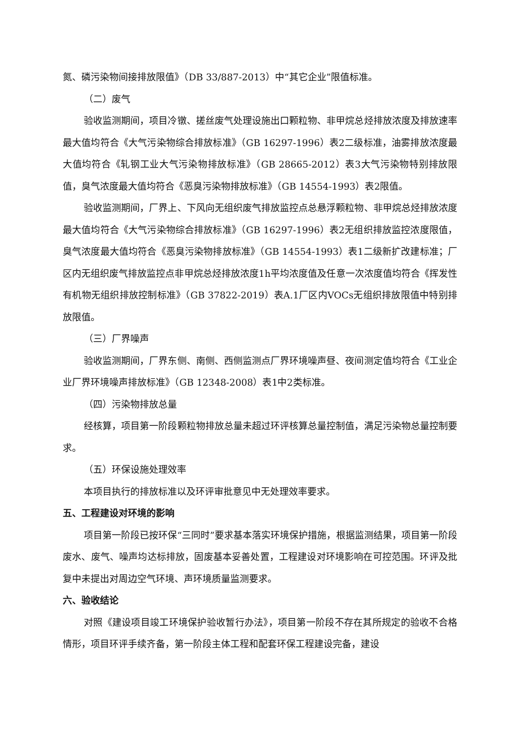氮、磷污染物间接排放限值》（DB 33/887-2013）中“其它企业”限值标准。
（二）废气
验收监测期间，项目冷镦、搓丝废气处理设施出口颗粒物、非甲烷总烃排放浓度及排放速率最大值均符合《大气污染物综合排放标准》（GB 16297-1996）表2二级标准，油雾排放浓度最大值均符合《轧钢工业大气污染物排放标准》（GB 28665-2012）表3大气污染物特别排放限值，臭气浓度最大值均符合《恶臭污染物排放标准》（GB 14554-1993）表2限值。
验收监测期间，厂界上、下风向无组织废气排放监控点总悬浮颗粒物、非甲烷总烃排放浓度最大值均符合《大气污染物综合排放标准》（GB 16297-1996）表2无组织排放监控浓度限值，臭气浓度最大值均符合《恶臭污染物排放标准》（GB 14554-1993）表1二级新扩改建标准；厂区内无组织废气排放监控点非甲烷总烃排放浓度1h平均浓度值及任意一次浓度值均符合《挥发性有机物无组织排放控制标准》（GB 37822-2019）表A.1厂区内VOCs无组织排放限值中特别排放限值。
（三）厂界噪声
验收监测期间，厂界东侧、南侧、西侧监测点厂界环境噪声昼、夜间测定值均符合《工业企业厂界环境噪声排放标准》（GB 12348-2008）表1中2类标准。
（四）污染物排放总量
经核算，项目第一阶段颗粒物排放总量未超过环评核算总量控制值，满足污染物总量控制要求。
（五）环保设施处理效率
本项目执行的排放标准以及环评审批意见中无处理效率要求。
五、工程建设对环境的影响
项目第一阶段已按环保“三同时”要求基本落实环境保护措施，根据监测结果，项目第一阶段废水、废气、噪声均达标排放，固废基本妥善处置，工程建设对环境影响在可控范围。环评及批复中未提出对周边空气环境、声环境质量监测要求。
六、验收结论
对照《建设项目竣工环境保护验收暂行办法》，项目第一阶段不存在其所规定的验收不合格情形，项目环评手续齐备，第一阶段主体工程和配套环保工程建设完备，建设